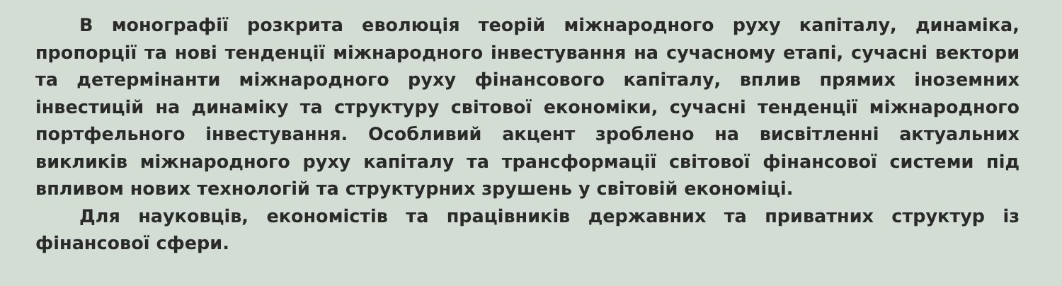В монографії розкрита еволюція теорій міжнародного руху капіталу, динаміка, пропорції та нові тенденції міжнародного інвестування на сучасному етапі, сучасні вектори та детермінанти міжнародного руху фінансового капіталу, вплив прямих іноземних інвестицій на динаміку та структуру світової економіки, сучасні тенденції міжнародного портфельного інвестування. Особливий акцент зроблено на висвітленні актуальних викликів міжнародного руху капіталу та трансформації світової фінансової системи під впливом нових технологій та структурних зрушень у світовій економіці.
Для науковців, економістів та працівників державних та приватних структур із фінансової сфери.